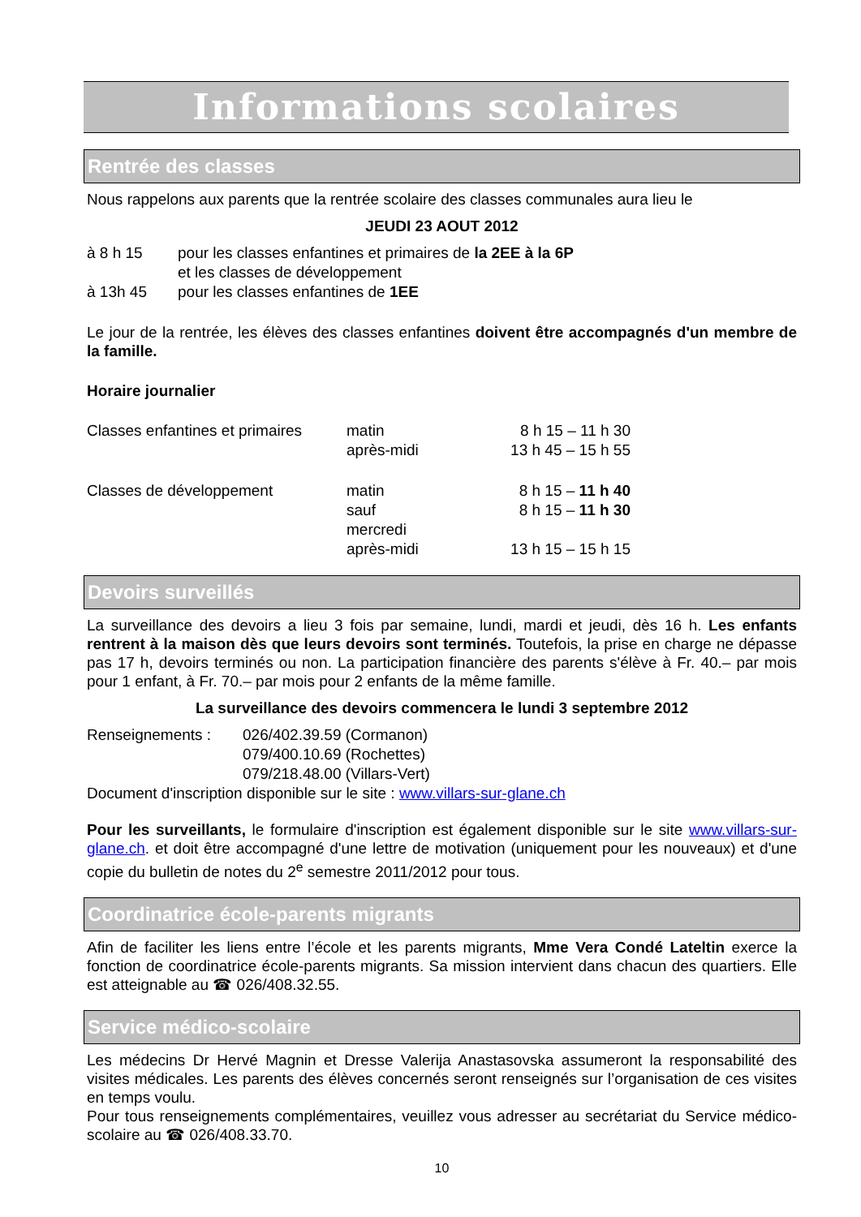Informations scolaires
Rentrée des classes
Nous rappelons aux parents que la rentrée scolaire des classes communales aura lieu le
JEUDI 23 AOUT 2012
| à 8 h 15 | pour les classes enfantines et primaires de la 2EE à la 6P |
| | et les classes de développement |
| à 13h 45 | pour les classes enfantines de 1EE |
Le jour de la rentrée, les élèves des classes enfantines doivent être accompagnés d'un membre de la famille.
Horaire journalier
| Classes enfantines et primaires | matin | 8 h 15 – 11 h 30 |
| | après-midi | 13 h 45 – 15 h 55 |
| Classes de développement | matin | 8 h 15 – 11 h 40 |
| | sauf mercredi | 8 h 15 – 11 h 30 |
| | après-midi | 13 h 15 – 15 h 15 |
Devoirs surveillés
La surveillance des devoirs a lieu 3 fois par semaine, lundi, mardi et jeudi, dès 16 h. Les enfants rentrent à la maison dès que leurs devoirs sont terminés. Toutefois, la prise en charge ne dépasse pas 17 h, devoirs terminés ou non. La participation financière des parents s'élève à Fr. 40.– par mois pour 1 enfant, à Fr. 70.– par mois pour 2 enfants de la même famille.
La surveillance des devoirs commencera le lundi 3 septembre 2012
| Renseignements : | 026/402.39.59 (Cormanon) |
| | 079/400.10.69 (Rochettes) |
| | 079/218.48.00 (Villars-Vert) |
Document d'inscription disponible sur le site : www.villars-sur-glane.ch
Pour les surveillants, le formulaire d'inscription est également disponible sur le site www.villars-sur-glane.ch. et doit être accompagné d'une lettre de motivation (uniquement pour les nouveaux) et d'une copie du bulletin de notes du 2<sup>e</sup> semestre 2011/2012 pour tous.
Coordinatrice école-parents migrants
Afin de faciliter les liens entre l’école et les parents migrants, Mme Vera Condé Lateltin exerce la fonction de coordinatrice école-parents migrants. Sa mission intervient dans chacun des quartiers. Elle est atteignable au ☎ 026/408.32.55.
Service médico-scolaire
Les médecins Dr Hervé Magnin et Dresse Valerija Anastasovska assumeront la responsabilité des visites médicales. Les parents des élèves concernés seront renseignés sur l’organisation de ces visites en temps voulu.
Pour tous renseignements complémentaires, veuillez vous adresser au secrétariat du Service médico-scolaire au ☎ 026/408.33.70.
10